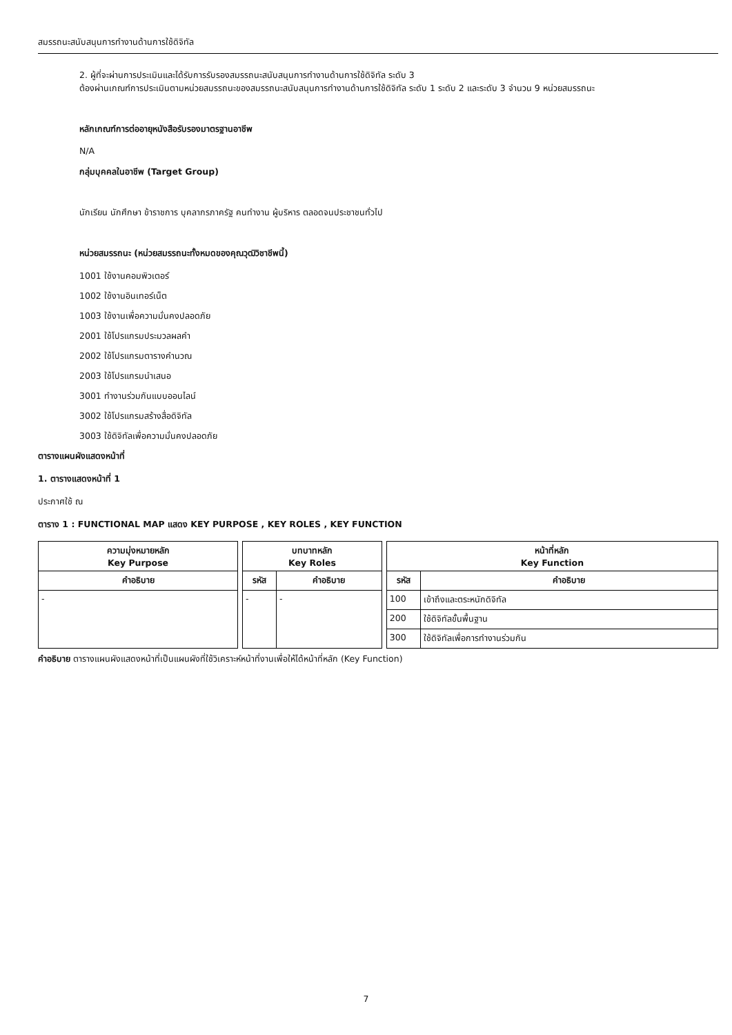สมรรถนะสนับสนุนการทำงานด้านการใช้ดิจิทัล
2. ผู้ที่จะผ่านการประเมินและได้รับการรับรองสมรรถนะสนับสนุนการทำงานด้านการใช้ดิจิทัล ระดับ 3
ต้องผ่านเกณฑ์การประเมินตามหน่วยสมรรถนะของสมรรถนะสนับสนุนการทำงานด้านการใช้ดิจิทัล ระดับ 1 ระดับ 2 และระดับ 3 จำนวน 9 หน่วยสมรรถนะ
หลักเกณฑ์การต่ออายุหนังสือรับรองมาตรฐานอาชีพ
N/A
กลุ่มบุคคลในอาชีพ (Target Group)
นักเรียน นักศึกษา ข้าราชการ บุคลากรภาครัฐ คนทำงาน ผู้บริหาร ตลอดจนประชาชนทั่วไป
หน่วยสมรรถนะ (หน่วยสมรรถนะทั้งหมดของคุณวุฒิวิชาชีพนี้)
1001 ใช้งานคอมพิวเตอร์
1002 ใช้งานอินเทอร์เน็ต
1003 ใช้งานเพื่อความมั่นคงปลอดภัย
2001 ใช้โปรแกรมประมวลผลคำ
2002 ใช้โปรแกรมตารางคำนวณ
2003 ใช้โปรแกรมนำเสนอ
3001 ทำงานร่วมกันแบบออนไลน์
3002 ใช้โปรแกรมสร้างสื่อดิจิทัล
3003 ใช้ดิจิทัลเพื่อความมั่นคงปลอดภัย
ตารางแผนผังแสดงหน้าที่
1. ตารางแสดงหน้าที่ 1
ประกาศใช้ ณ
ตาราง 1 : FUNCTIONAL MAP แสดง KEY PURPOSE , KEY ROLES , KEY FUNCTION
| ความมุ่งหมายหลัก Key Purpose | | บทบาทหลัก Key Roles | | | หน้าที่หลัก Key Function | |
| คำอธิบาย | | รหัส | คำอธิบาย | | รหัส | คำอธิบาย |
| - | | - | - | | 100 | เข้าถึงและตระหนักดิจิทัล |
| | | | | | 200 | ใช้ดิจิทัลขั้นพื้นฐาน |
| | | | | | 300 | ใช้ดิจิทัลเพื่อการทำงานร่วมกัน |
คำอธิบาย ตารางแผนผังแสดงหน้าที่เป็นแผนผังที่ใช้วิเคราะห์หน้าที่งานเพื่อให้ได้หน้าที่หลัก (Key Function)
7